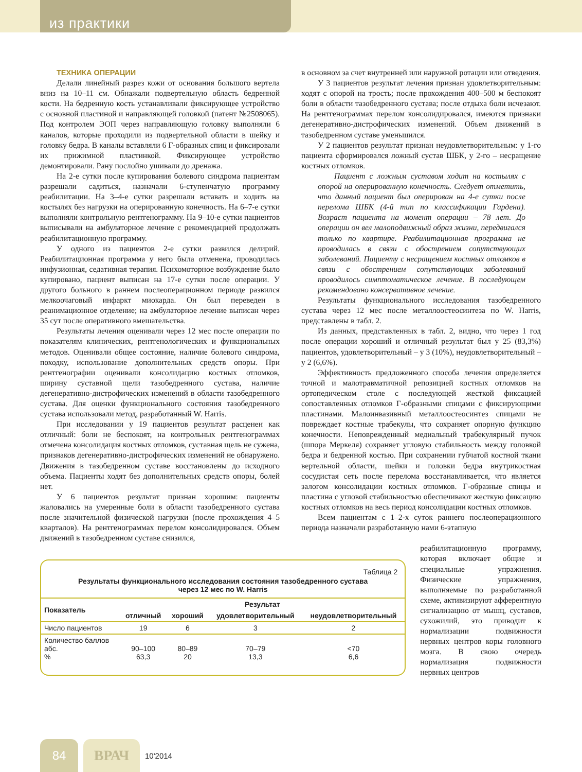из практики
ТЕХНИКА ОПЕРАЦИИ
Делали линейный разрез кожи от основания большого вертела вниз на 10–11 см. Обнажали подвертельную область бедренной кости. На бедренную кость устанавливали фиксирующее устройство с основной пластиной и направляющей головкой (патент №2508065). Под контролем ЭОП через направляющую головку выполняли 6 каналов, которые проходили из подвертельной области в шейку и головку бедра. В каналы вставляли 6 Г-образных спиц и фиксировали их прижимной пластинкой. Фиксирующее устройство демонтировали. Рану послойно ушивали до дренажа.
На 2-е сутки после купирования болевого синдрома пациентам разрешали садиться, назначали 6-ступенчатую программу реабилитации. На 3–4-е сутки разрешали вставать и ходить на костылях без нагрузки на оперированную конечность. На 6–7-е сутки выполняли контрольную рентгенограмму. На 9–10-е сутки пациентов выписывали на амбулаторное лечение с рекомендацией продолжать реабилитационную программу.
У одного из пациентов 2-е сутки развился делирий. Реабилитационная программа у него была отменена, проводилась инфузионная, седативная терапия. Психомоторное возбуждение было купировано, пациент выписан на 17-е сутки после операции. У другого больного в раннем послеоперационном периоде развился мелкоочаговый инфаркт миокарда. Он был переведен в реанимационное отделение; на амбулаторное лечение выписан через 35 сут после оперативного вмешательства.
Результаты лечения оценивали через 12 мес после операции по показателям клинических, рентгенологических и функциональных методов. Оценивали общее состояние, наличие болевого синдрома, походку, использование дополнительных средств опоры. При рентгенографии оценивали консолидацию костных отломков, ширину суставной щели тазобедренного сустава, наличие дегенеративно-дистрофических изменений в области тазобедренного сустава. Для оценки функционального состояния тазобедренного сустава использовали метод, разработанный W. Harris.
При исследовании у 19 пациентов результат расценен как отличный: боли не беспокоят, на контрольных рентгенограммах отмечена консолидация костных отломков, суставная щель не сужена, признаков дегенеративно-дистрофических изменений не обнаружено. Движения в тазобедренном суставе восстановлены до исходного объема. Пациенты ходят без дополнительных средств опоры, болей нет.
У 6 пациентов результат признан хорошим: пациенты жаловались на умеренные боли в области тазобедренного сустава после значительной физической нагрузки (после прохождения 4–5 кварталов). На рентгенограммах перелом консолидировался. Объем движений в тазобедренном суставе снизился,
в основном за счет внутренней или наружной ротации или отведения.
У 3 пациентов результат лечения признан удовлетворительным: ходят с опорой на трость; после прохождения 400–500 м беспокоят боли в области тазобедренного сустава; после отдыха боли исчезают. На рентгенограммах перелом консолидировался, имеются признаки дегенеративно-дистрофических изменений. Объем движений в тазобедренном суставе уменьшился.
У 2 пациентов результат признан неудовлетворительным: у 1-го пациента сформировался ложный сустав ШБК, у 2-го – несращение костных отломков.
Пациент с ложным суставом ходит на костылях с опорой на оперированную конечность. Следует отметить, что данный пациент был оперирован на 4-е сутки после перелома ШБК (4-й тип по классификации Гардена). Возраст пациента на момент операции – 78 лет. До операции он вел малоподвижный образ жизни, передвигался только по квартире. Реабилитационная программа не проводилась в связи с обострением сопутствующих заболеваний. Пациенту с несращением костных отломков в связи с обострением сопутствующих заболеваний проводилось симптоматическое лечение. В последующем рекомендовано консервативное лечение.
Результаты функционального исследования тазобедренного сустава через 12 мес после металлоостеосинтеза по W. Harris, представлены в табл. 2.
Из данных, представленных в табл. 2, видно, что через 1 год после операции хороший и отличный результат был у 25 (83,3%) пациентов, удовлетворительный – у 3 (10%), неудовлетворительный – у 2 (6,6%).
Эффективность предложенного способа лечения определяется точной и малотравматичной репозицией костных отломков на ортопедическом столе с последующей жесткой фиксацией сопоставленных отломков Г-образными спицами с фиксирующими пластинами. Малоинвазивный металлоостеосинтез спицами не повреждает костные трабекулы, что сохраняет опорную функцию конечности. Неповрежденный медиальный трабекулярный пучок (шпора Меркеля) сохраняет угловую стабильность между головкой бедра и бедренной костью. При сохранении губчатой костной ткани вертельной области, шейки и головки бедра внутрикостная сосудистая сеть после перелома восстанавливается, что является залогом консолидации костных отломков. Г-образные спицы и пластина с угловой стабильностью обеспечивают жесткую фиксацию костных отломков на весь период консолидации костных отломков.
Всем пациентам с 1–2-х суток раннего послеоперационного периода назначали разработанную нами 6-этапную
Таблица 2
Результаты функционального исследования состояния тазобедренного сустава
через 12 мес по W. Harris
| Показатель | Результат | | | |
| --- | --- | --- | --- | --- |
| | отличный | хороший | удовлетворительный | неудовлетворительный |
| Число пациентов | 19 | 6 | 3 | 2 |
| Количество баллов абс. % | 90–100 63,3 | 80–89 20 | 70–79 13,3 | <70 6,6 |
реабилитационную программу, которая включает общие и специальные упражнения. Физические упражнения, выполняемые по разработанной схеме, активизируют афферентную сигнализацию от мышц, суставов, сухожилий, это приводит к нормализации подвижности нервных центров коры головного мозга. В свою очередь нормализация подвижности нервных центров
84
ВРАЧ
10'2014